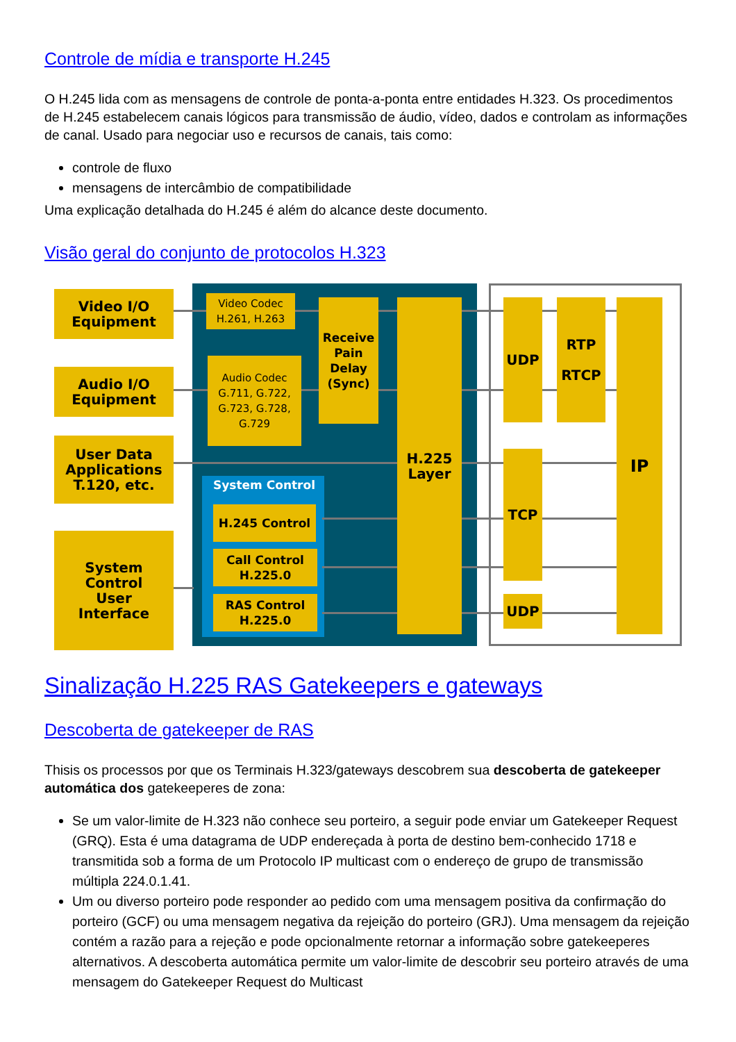Controle de mídia e transporte H.245
O H.245 lida com as mensagens de controle de ponta-a-ponta entre entidades H.323. Os procedimentos de H.245 estabelecem canais lógicos para transmissão de áudio, vídeo, dados e controlam as informações de canal. Usado para negociar uso e recursos de canais, tais como:
controle de fluxo
mensagens de intercâmbio de compatibilidade
Uma explicação detalhada do H.245 é além do alcance deste documento.
Visão geral do conjunto de protocolos H.323
Video I/O
Equipment
Audio I/O
Equipment
User Data
Applications
T.120, etc.
System
Control
User
Interface
Video Codec
H.261, H.263
Audio Codec
G.711, G.722,
G.723, G.728,
G.729
Receive
Pain
Delay
(Sync)
System Control
H.245 Control
Call Control
H.225.0
RAS Control
H.225.0
H.225
Layer
UDP
RTP
RTCP
TCP
UDP
IP
Sinalização H.225 RAS Gatekeepers e gateways
Descoberta de gatekeeper de RAS
Thisis os processos por que os Terminais H.323/gateways descobrem sua descoberta de gatekeeper automática dos gatekeeperes de zona:
Se um valor-limite de H.323 não conhece seu porteiro, a seguir pode enviar um Gatekeeper Request (GRQ). Esta é uma datagrama de UDP endereçada à porta de destino bem-conhecido 1718 e transmitida sob a forma de um Protocolo IP multicast com o endereço de grupo de transmissão múltipla 224.0.1.41.
Um ou diverso porteiro pode responder ao pedido com uma mensagem positiva da confirmação do porteiro (GCF) ou uma mensagem negativa da rejeição do porteiro (GRJ). Uma mensagem da rejeição contém a razão para a rejeção e pode opcionalmente retornar a informação sobre gatekeeperes alternativos. A descoberta automática permite um valor-limite de descobrir seu porteiro através de uma mensagem do Gatekeeper Request do Multicast